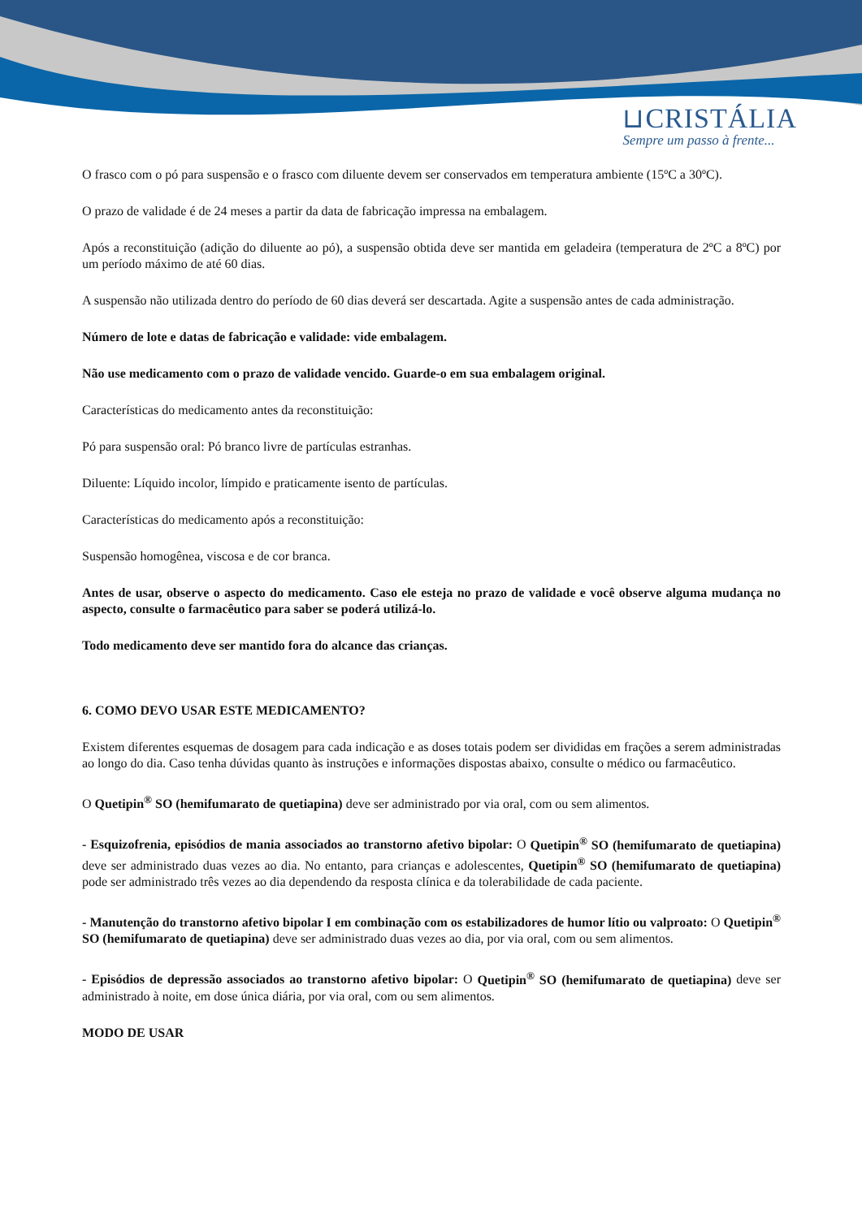⊔CRISTÁLIA
Sempre um passo à frente...
O frasco com o pó para suspensão e o frasco com diluente devem ser conservados em temperatura ambiente (15ºC a 30ºC).
O prazo de validade é de 24 meses a partir da data de fabricação impressa na embalagem.
Após a reconstituição (adição do diluente ao pó), a suspensão obtida deve ser mantida em geladeira (temperatura de 2ºC a 8ºC) por um período máximo de até 60 dias.
A suspensão não utilizada dentro do período de 60 dias deverá ser descartada. Agite a suspensão antes de cada administração.
Número de lote e datas de fabricação e validade: vide embalagem.
Não use medicamento com o prazo de validade vencido. Guarde-o em sua embalagem original.
Características do medicamento antes da reconstituição:
Pó para suspensão oral: Pó branco livre de partículas estranhas.
Diluente: Líquido incolor, límpido e praticamente isento de partículas.
Características do medicamento após a reconstituição:
Suspensão homogênea, viscosa e de cor branca.
Antes de usar, observe o aspecto do medicamento. Caso ele esteja no prazo de validade e você observe alguma mudança no aspecto, consulte o farmacêutico para saber se poderá utilizá-lo.
Todo medicamento deve ser mantido fora do alcance das crianças.
6. COMO DEVO USAR ESTE MEDICAMENTO?
Existem diferentes esquemas de dosagem para cada indicação e as doses totais podem ser divididas em frações a serem administradas ao longo do dia. Caso tenha dúvidas quanto às instruções e informações dispostas abaixo, consulte o médico ou farmacêutico.
O Quetipin<sup>®</sup> SO (hemifumarato de quetiapina) deve ser administrado por via oral, com ou sem alimentos.
- Esquizofrenia, episódios de mania associados ao transtorno afetivo bipolar: O Quetipin<sup>®</sup> SO (hemifumarato de quetiapina) deve ser administrado duas vezes ao dia. No entanto, para crianças e adolescentes, Quetipin<sup>®</sup> SO (hemifumarato de quetiapina) pode ser administrado três vezes ao dia dependendo da resposta clínica e da tolerabilidade de cada paciente.
- Manutenção do transtorno afetivo bipolar I em combinação com os estabilizadores de humor lítio ou valproato: O Quetipin<sup>®</sup> SO (hemifumarato de quetiapina) deve ser administrado duas vezes ao dia, por via oral, com ou sem alimentos.
- Episódios de depressão associados ao transtorno afetivo bipolar: O Quetipin<sup>®</sup> SO (hemifumarato de quetiapina) deve ser administrado à noite, em dose única diária, por via oral, com ou sem alimentos.
MODO DE USAR